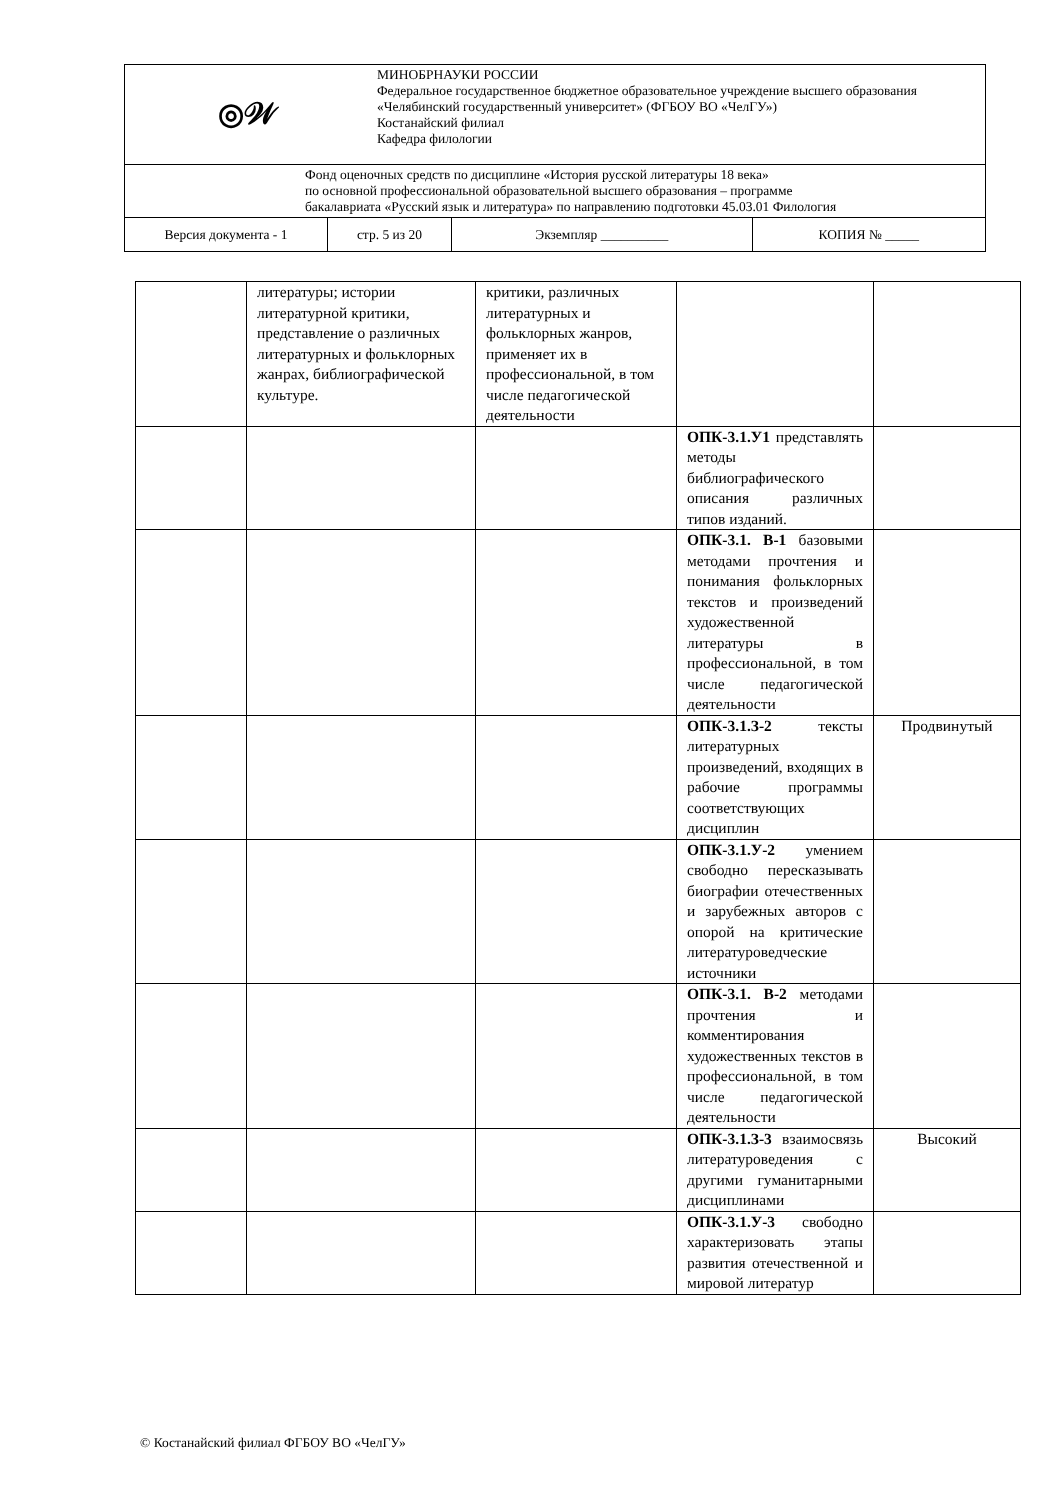| ◎𝒲 | | МИНОБРНАУКИ РОССИИ Федеральное государственное бюджетное образовательное учреждение высшего образования «Челябинский государственный университет» (ФГБОУ ВО «ЧелГУ») Костанайский филиал Кафедра филологии | | |
| Фонд оценочных средств по дисциплине «История русской литературы 18 века» по основной профессиональной образовательной высшего образования – программе бакалавриата «Русский язык и литература» по направлению подготовки 45.03.01 Филология | | | | |
| Версия документа - 1 | стр. 5 из 20 | | Экземпляр __________ | КОПИЯ № _____ |
| | литературы; истории литературной критики, представление о различных литературных и фольклорных жанрах, библиографической культуре. | критики, различных литературных и фольклорных жанров, применяет их в профессиональной, в том числе педагогической деятельности | | |
| | | | ОПК-3.1.У1 представлять методы библиографического описания различных типов изданий. | |
| | | | ОПК-3.1. В-1 базовыми методами прочтения и понимания фольклорных текстов и произведений художественной литературы в профессиональной, в том числе педагогической деятельности | |
| | | | ОПК-3.1.З-2 тексты литературных произведений, входящих в рабочие программы соответствующих дисциплин | Продвинутый |
| | | | ОПК-3.1.У-2 умением свободно пересказывать биографии отечественных и зарубежных авторов с опорой на критические литературоведческие источники | |
| | | | ОПК-3.1. В-2 методами прочтения и комментирования художественных текстов в профессиональной, в том числе педагогической деятельности | |
| | | | ОПК-3.1.З-3 взаимосвязь литературоведения с другими гуманитарными дисциплинами | Высокий |
| | | | ОПК-3.1.У-3 свободно характеризовать этапы развития отечественной и мировой литератур | |
© Костанайский филиал ФГБОУ ВО «ЧелГУ»